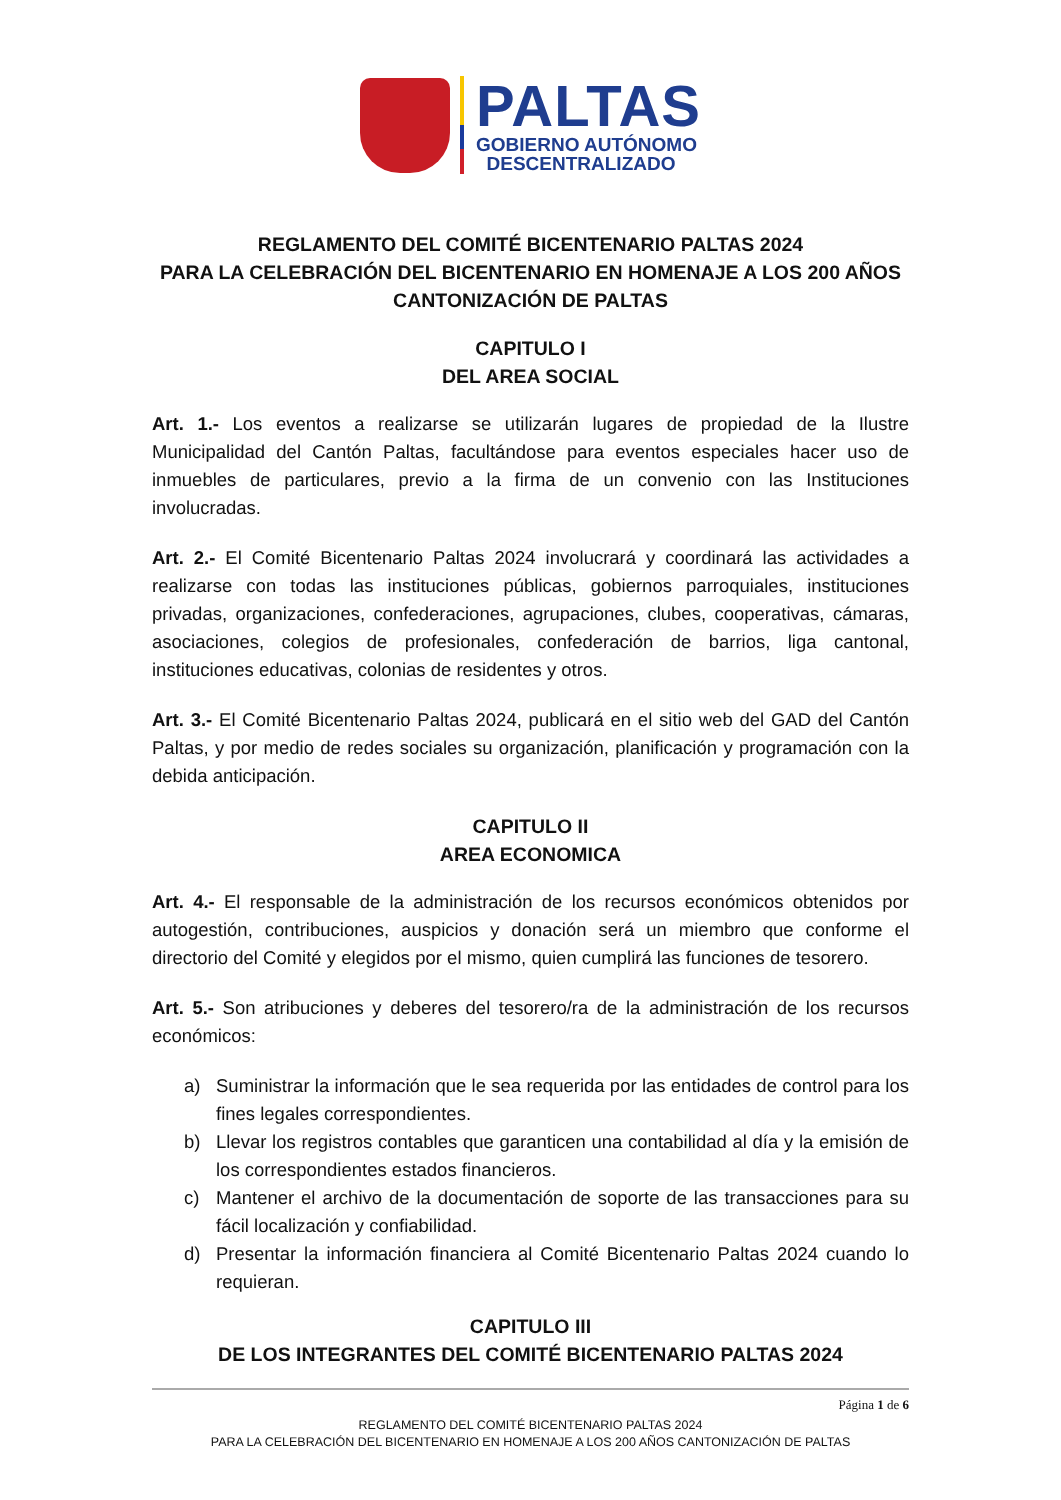PALTAS
GOBIERNO AUTÓNOMO
DESCENTRALIZADO
REGLAMENTO DEL COMITÉ BICENTENARIO PALTAS 2024
PARA LA CELEBRACIÓN DEL BICENTENARIO EN HOMENAJE A LOS 200 AÑOS CANTONIZACIÓN DE PALTAS
CAPITULO I
DEL AREA SOCIAL
Art. 1.- Los eventos a realizarse se utilizarán lugares de propiedad de la Ilustre Municipalidad del Cantón Paltas, facultándose para eventos especiales hacer uso de inmuebles de particulares, previo a la firma de un convenio con las Instituciones involucradas.
Art. 2.- El Comité Bicentenario Paltas 2024 involucrará y coordinará las actividades a realizarse con todas las instituciones públicas, gobiernos parroquiales, instituciones privadas, organizaciones, confederaciones, agrupaciones, clubes, cooperativas, cámaras, asociaciones, colegios de profesionales, confederación de barrios, liga cantonal, instituciones educativas, colonias de residentes y otros.
Art. 3.- El Comité Bicentenario Paltas 2024, publicará en el sitio web del GAD del Cantón Paltas, y por medio de redes sociales su organización, planificación y programación con la debida anticipación.
CAPITULO II
AREA ECONOMICA
Art. 4.- El responsable de la administración de los recursos económicos obtenidos por autogestión, contribuciones, auspicios y donación será un miembro que conforme el directorio del Comité y elegidos por el mismo, quien cumplirá las funciones de tesorero.
Art. 5.- Son atribuciones y deberes del tesorero/ra de la administración de los recursos económicos:
a) Suministrar la información que le sea requerida por las entidades de control para los fines legales correspondientes.
b) Llevar los registros contables que garanticen una contabilidad al día y la emisión de los correspondientes estados financieros.
c) Mantener el archivo de la documentación de soporte de las transacciones para su fácil localización y confiabilidad.
d) Presentar la información financiera al Comité Bicentenario Paltas 2024 cuando lo requieran.
CAPITULO III
DE LOS INTEGRANTES DEL COMITÉ BICENTENARIO PALTAS 2024
Página 1 de 6
REGLAMENTO DEL COMITÉ BICENTENARIO PALTAS 2024
PARA LA CELEBRACIÓN DEL BICENTENARIO EN HOMENAJE A LOS 200 AÑOS CANTONIZACIÓN DE PALTAS